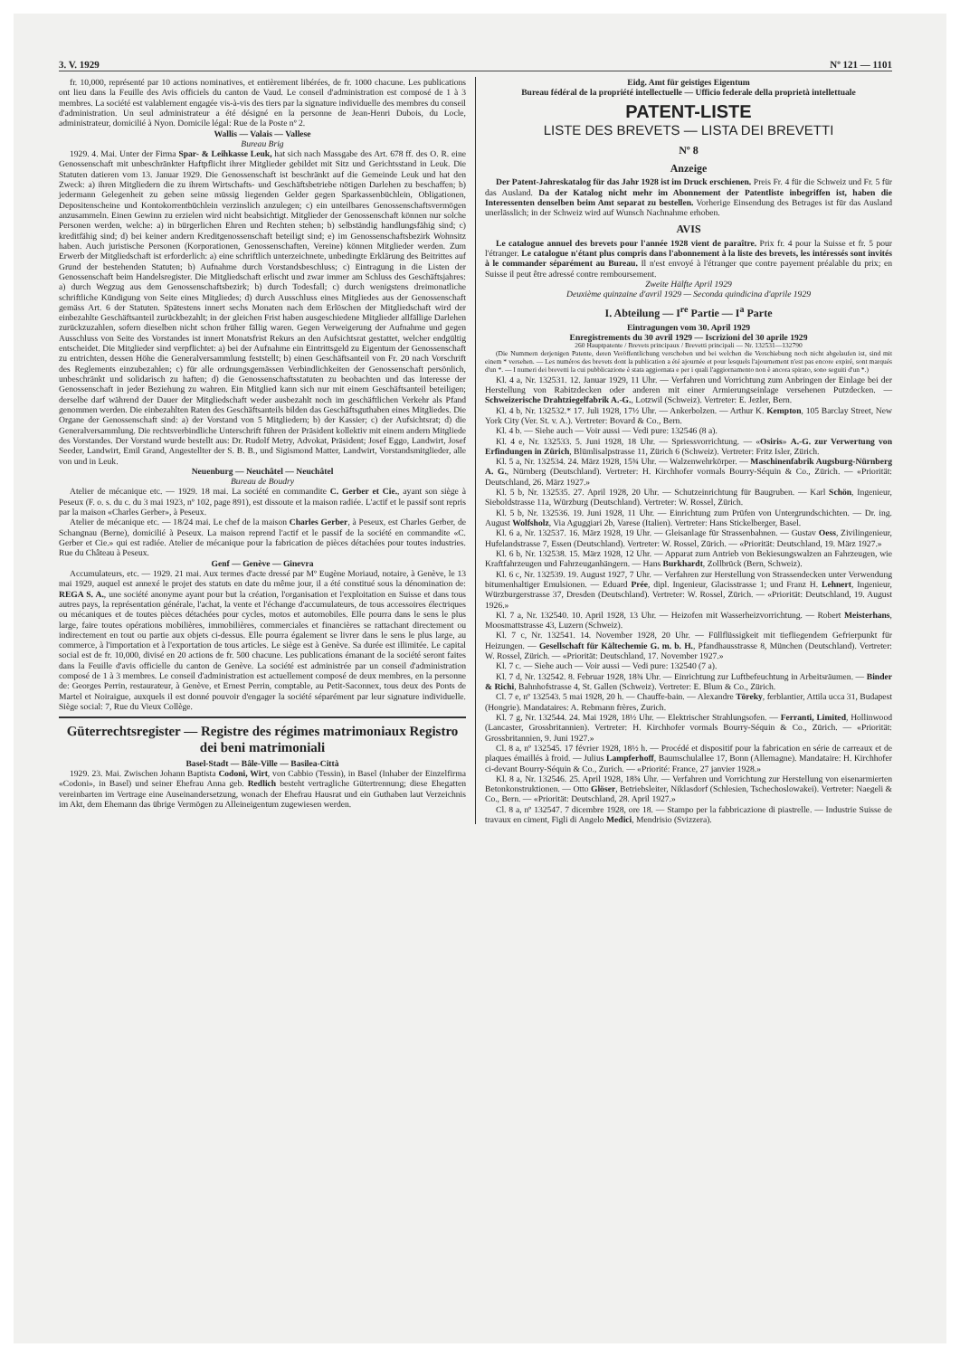3. V. 1929 Nº 121 — 1101
fr. 10,000, représenté par 10 actions nominatives, et entièrement libérées, de fr. 1000 chacune. Les publications ont lieu dans la Feuille des Avis officiels du canton de Vaud. Le conseil d'administration est composé de 1 à 3 membres. La société est valablement engagée vis-à-vis des tiers par la signature individuelle des membres du conseil d'administration. Un seul administrateur a été désigné en la personne de Jean-Henri Dubois, du Locle, administrateur, domicilié à Nyon. Domicile légal: Rue de la Poste nº 2.
Wallis — Valais — Vallese
Bureau Brig
1929. 4. Mai. Unter der Firma Spar- & Leihkasse Leuk, hat sich nach Massgabe des Art. 678 ff. des O. R. eine Genossenschaft mit unbeschränkter Haftpflicht ihrer Mitglieder gebildet mit Sitz und Gerichtsstand in Leuk. Die Statuten datieren vom 13. Januar 1929. Die Genossenschaft ist beschränkt auf die Gemeinde Leuk und hat den Zweck: a) ihren Mitgliedern die zu ihrem Wirtschafts- und Geschäftsbetriebe nötigen Darlehen zu beschaffen; b) jedermann Gelegenheit zu geben seine müssig liegenden Gelder gegen Sparkassenbüchlein, Obligationen, Depositenscheine und Kontokorrentbüchlein verzinslich anzulegen; c) ein unteilbares Genossenschaftsvermögen anzusammeln. Einen Gewinn zu erzielen wird nicht beabsichtigt. Mitglieder der Genossenschaft können nur solche Personen werden, welche: a) in bürgerlichen Ehren und Rechten stehen; b) selbständig handlungsfähig sind; c) kreditfähig sind; d) bei keiner andern Kreditgenossenschaft beteiligt sind; e) im Genossenschaftsbezirk Wohnsitz haben. Auch juristische Personen (Korporationen, Genossenschaften, Vereine) können Mitglieder werden. Zum Erwerb der Mitgliedschaft ist erforderlich: a) eine schriftlich unterzeichnete, unbedingte Erklärung des Beitrittes auf Grund der bestehenden Statuten; b) Aufnahme durch Vorstandsbeschluss; c) Eintragung in die Listen der Genossenschaft beim Handelsregister. Die Mitgliedschaft erlischt und zwar immer am Schluss des Geschäftsjahres: a) durch Wegzug aus dem Genossenschaftsbezirk; b) durch Todesfall; c) durch wenigstens dreimonatliche schriftliche Kündigung von Seite eines Mitgliedes; d) durch Ausschluss eines Mitgliedes aus der Genossenschaft gemäss Art. 6 der Statuten. Spätestens innert sechs Monaten nach dem Erlöschen der Mitgliedschaft wird der einbezahlte Geschäftsanteil zurückbezahlt; in der gleichen Frist haben ausgeschiedene Mitglieder allfällige Darlehen zurückzuzahlen, sofern dieselben nicht schon früher fällig waren. Gegen Verweigerung der Aufnahme und gegen Ausschluss von Seite des Vorstandes ist innert Monatsfrist Rekurs an den Aufsichtsrat gestattet, welcher endgültig entscheidet. Die Mitglieder sind verpflichtet: a) bei der Aufnahme ein Eintrittsgeld zu Eigentum der Genossenschaft zu entrichten, dessen Höhe die Generalversammlung feststellt; b) einen Geschäftsanteil von Fr. 20 nach Vorschrift des Reglements einzubezahlen; c) für alle ordnungsgemässen Verbindlichkeiten der Genossenschaft persönlich, unbeschränkt und solidarisch zu haften; d) die Genossenschaftsstatuten zu beobachten und das Interesse der Genossenschaft in jeder Beziehung zu wahren. Ein Mitglied kann sich nur mit einem Geschäftsanteil beteiligen; derselbe darf während der Dauer der Mitgliedschaft weder ausbezahlt noch im geschäftlichen Verkehr als Pfand genommen werden. Die einbezahlten Raten des Geschäftsanteils bilden das Geschäftsguthaben eines Mitgliedes. Die Organe der Genossenschaft sind: a) der Vorstand von 5 Mitgliedern; b) der Kassier; c) der Aufsichtsrat; d) die Generalversammlung. Die rechtsverbindliche Unterschrift führen der Präsident kollektiv mit einem andern Mitgliede des Vorstandes. Der Vorstand wurde bestellt aus: Dr. Rudolf Metry, Advokat, Präsident; Josef Eggo, Landwirt, Josef Seeder, Landwirt, Emil Grand, Angestellter der S. B. B., und Sigismond Matter, Landwirt, Vorstandsmitglieder, alle von und in Leuk.
Neuenburg — Neuchâtel — Neuchâtel
Bureau de Boudry
Atelier de mécanique etc. — 1929. 18 mai. La société en commandite C. Gerber et Cie., ayant son siège à Peseux (F. o. s. du c. du 3 mai 1923, nº 102, page 891), est dissoute et la maison radiée. L'actif et le passif sont repris par la maison «Charles Gerber», à Peseux.
Atelier de mécanique etc. — 18/24 mai. Le chef de la maison Charles Gerber, à Peseux, est Charles Gerber, de Schangnau (Berne), domicilié à Peseux. La maison reprend l'actif et le passif de la société en commandite «C. Gerber et Cie.» qui est radiée. Atelier de mécanique pour la fabrication de pièces détachées pour toutes industries. Rue du Château à Peseux.
Genf — Genève — Ginevra
Accumulateurs, etc. — 1929. 21 mai. Aux termes d'acte dressé par Mº Eugène Moriaud, notaire, à Genève, le 13 mai 1929, auquel est annexé le projet des statuts en date du même jour, il a été constitué sous la dénomination de: REGA S. A., une société anonyme ayant pour but la création, l'organisation et l'exploitation en Suisse et dans tous autres pays, la représentation générale, l'achat, la vente et l'échange d'accumulateurs, de tous accessoires électriques ou mécaniques et de toutes pièces détachées pour cycles, motos et automobiles. Elle pourra dans le sens le plus large, faire toutes opérations mobilières, immobilières, commerciales et financières se rattachant directement ou indirectement en tout ou partie aux objets ci-dessus. Elle pourra également se livrer dans le sens le plus large, au commerce, à l'importation et à l'exportation de tous articles. Le siège est à Genève. Sa durée est illimitée. Le capital social est de fr. 10,000, divisé en 20 actions de fr. 500 chacune. Les publications émanant de la société seront faites dans la Feuille d'avis officielle du canton de Genève. La société est administrée par un conseil d'administration composé de 1 à 3 membres. Le conseil d'administration est actuellement composé de deux membres, en la personne de: Georges Perrin, restaurateur, à Genève, et Ernest Perrin, comptable, au Petit-Saconnex, tous deux des Ponts de Martel et Noiraigue, auxquels il est donné pouvoir d'engager la société séparément par leur signature individuelle. Siège social: 7, Rue du Vieux Collège.
Güterrechtsregister — Registre des régimes matrimoniaux Registro dei beni matrimoniali
Basel-Stadt — Bâle-Ville — Basilea-Città
1929. 23. Mai. Zwischen Johann Baptista Codoni, Wirt, von Cabbio (Tessin), in Basel (Inhaber der Einzelfirma «Codoni», in Basel) und seiner Ehefrau Anna geb. Redlich besteht vertragliche Gütertrennung; diese Ehegatten vereinbarten im Vertrage eine Auseinandersetzung, wonach der Ehefrau Hausrat und ein Guthaben laut Verzeichnis im Akt, dem Ehemann das übrige Vermögen zu Alleineigentum zugewiesen werden.
Eidg. Amt für geistiges Eigentum
Bureau fédéral de la propriété intellectuelle — Ufficio federale della proprietà intellettuale
PATENT-LISTE
LISTE DES BREVETS — LISTA DEI BREVETTI
Nº 8
Anzeige
Der Patent-Jahreskatalog für das Jahr 1928 ist im Druck erschienen. Preis Fr. 4 für die Schweiz und Fr. 5 für das Ausland. Da der Katalog nicht mehr im Abonnement der Patentliste inbegriffen ist, haben die Interessenten denselben beim Amt separat zu bestellen. Vorherige Einsendung des Betrages ist für das Ausland unerlässlich; in der Schweiz wird auf Wunsch Nachnahme erhoben.
AVIS
Le catalogue annuel des brevets pour l'année 1928 vient de paraître. Prix fr. 4 pour la Suisse et fr. 5 pour l'étranger. Le catalogue n'étant plus compris dans l'abonnement à la liste des brevets, les intéressés sont invités à le commander séparément au Bureau. Il n'est envoyé à l'étranger que contre payement préalable du prix; en Suisse il peut être adressé contre remboursement.
Zweite Hälfte April 1929
Deuxième quinzaine d'avril 1929 — Seconda quindicina d'aprile 1929
I. Abteilung — I<sup>re</sup> Partie — I<sup>a</sup> Parte
Eintragungen vom 30. April 1929
Enregistrements du 30 avril 1929 — Iscrizioni del 30 aprile 1929
260 Hauptpatente / Brevets principaux / Brevetti principali — Nr. 132531—132790
(Die Nummern derjenigen Patente, deren Veröffentlichung verschoben und bei welchen die Verschiebung noch nicht abgelaufen ist, sind mit einem * versehen. — Les numéros des brevets dont la publication a été ajournée et pour lesquels l'ajournement n'est pas encore expiré, sont marqués d'un *. — I numeri dei brevetti la cui pubblicazione è stata aggiornata e per i quali l'aggiornamento non è ancora spirato, sono seguiti d'un *.)
Kl. 4 a, Nr. 132531. 12. Januar 1929, 11 Uhr. — Verfahren und Vorrichtung zum Anbringen der Einlage bei der Herstellung von Rabitzdecken oder anderen mit einer Armierungseinlage versehenen Putzdecken. — Schweizerische Drahtziegelfabrik A.-G., Lotzwil (Schweiz). Vertreter: E. Jezler, Bern.
Kl. 4 b, Nr. 132532.* 17. Juli 1928, 17½ Uhr. — Ankerbolzen. — Arthur K. Kempton, 105 Barclay Street, New York City (Ver. St. v. A.). Vertreter: Bovard & Co., Bern.
Kl. 4 b. — Siehe auch — Voir aussi — Vedi pure: 132546 (8 a).
Kl. 4 e, Nr. 132533. 5. Juni 1928, 18 Uhr. — Spriessvorrichtung. — «Osiris» A.-G. zur Verwertung von Erfindungen in Zürich, Blümlisalpstrasse 11, Zürich 6 (Schweiz). Vertreter: Fritz Isler, Zürich.
Kl. 5 a, Nr. 132534. 24. März 1928, 15¾ Uhr. — Walzenwehrkörper. — Maschinenfabrik Augsburg-Nürnberg A. G., Nürnberg (Deutschland). Vertreter: H. Kirchhofer vormals Bourry-Séquin & Co., Zürich. — «Priorität: Deutschland, 26. März 1927.»
Kl. 5 b, Nr. 132535. 27. April 1928, 20 Uhr. — Schutzeinrichtung für Baugruben. — Karl Schön, Ingenieur, Sieboldstrasse 11a, Würzburg (Deutschland). Vertreter: W. Rossel, Zürich.
Kl. 5 b, Nr. 132536. 19. Juni 1928, 11 Uhr. — Einrichtung zum Prüfen von Untergrundschichten. — Dr. ing. August Wolfsholz, Via Aguggiari 2b, Varese (Italien). Vertreter: Hans Stickelberger, Basel.
Kl. 6 a, Nr. 132537. 16. März 1928, 19 Uhr. — Gleisanlage für Strassenbahnen. — Gustav Oess, Zivilingenieur, Hufelandstrasse 7, Essen (Deutschland). Vertreter: W. Rossel, Zürich. — «Priorität: Deutschland, 19. März 1927.»
Kl. 6 b, Nr. 132538. 15. März 1928, 12 Uhr. — Apparat zum Antrieb von Bekiesungswalzen an Fahrzeugen, wie Kraftfahrzeugen und Fahrzeuganhängern. — Hans Burkhardt, Zollbrück (Bern, Schweiz).
Kl. 6 c, Nr. 132539. 19. August 1927, 7 Uhr. — Verfahren zur Herstellung von Strassendecken unter Verwendung bitumenhaltiger Emulsionen. — Eduard Prée, dipl. Ingenieur, Glacisstrasse 1; und Franz H. Lehnert, Ingenieur, Würzburgerstrasse 37, Dresden (Deutschland). Vertreter: W. Rossel, Zürich. — «Priorität: Deutschland, 19. August 1926.»
Kl. 7 a, Nr. 132540. 10. April 1928, 13 Uhr. — Heizofen mit Wasserheizvorrichtung. — Robert Meisterhans, Moosmattstrasse 43, Luzern (Schweiz).
Kl. 7 c, Nr. 132541. 14. November 1928, 20 Uhr. — Füllflüssigkeit mit tiefliegendem Gefrierpunkt für Heizungen. — Gesellschaft für Kältechemie G. m. b. H., Pfandhausstrasse 8, München (Deutschland). Vertreter: W. Rossel, Zürich. — «Priorität: Deutschland, 17. November 1927.»
Kl. 7 c. — Siehe auch — Voir aussi — Vedi pure: 132540 (7 a).
Kl. 7 d, Nr. 132542. 8. Februar 1928, 18¾ Uhr. — Einrichtung zur Luftbefeuchtung in Arbeitsräumen. — Binder & Richi, Bahnhofstrasse 4, St. Gallen (Schweiz). Vertreter: E. Blum & Co., Zürich.
Cl. 7 e, nº 132543. 5 mai 1928, 20 h. — Chauffe-bain. — Alexandre Töreky, ferblantier, Attila ucca 31, Budapest (Hongrie). Mandataires: A. Rebmann frères, Zurich.
Kl. 7 g, Nr. 132544. 24. Mai 1928, 18½ Uhr. — Elektrischer Strahlungsofen. — Ferranti, Limited, Hollinwood (Lancaster, Grossbritannien). Vertreter: H. Kirchhofer vormals Bourry-Séquin & Co., Zürich. — «Priorität: Grossbritannien, 9. Juni 1927.»
Cl. 8 a, nº 132545. 17 février 1928, 18½ h. — Procédé et dispositif pour la fabrication en série de carreaux et de plaques émaillés à froid. — Julius Lampferhoff, Baumschulallee 17, Bonn (Allemagne). Mandataire: H. Kirchhofer ci-devant Bourry-Séquin & Co., Zurich. — «Priorité: France, 27 janvier 1928.»
Kl. 8 a, Nr. 132546. 25. April 1928, 18¾ Uhr. — Verfahren und Vorrichtung zur Herstellung von eisenarmierten Betonkonstruktionen. — Otto Glöser, Betriebsleiter, Niklasdorf (Schlesien, Tschechoslowakei). Vertreter: Naegeli & Co., Bern. — «Priorität: Deutschland, 28. April 1927.»
Cl. 8 a, nº 132547. 7 dicembre 1928, ore 18. — Stampo per la fabbricazione di piastrelle. — Industrie Suisse de travaux en ciment, Figli di Angelo Medici, Mendrisio (Svizzera).